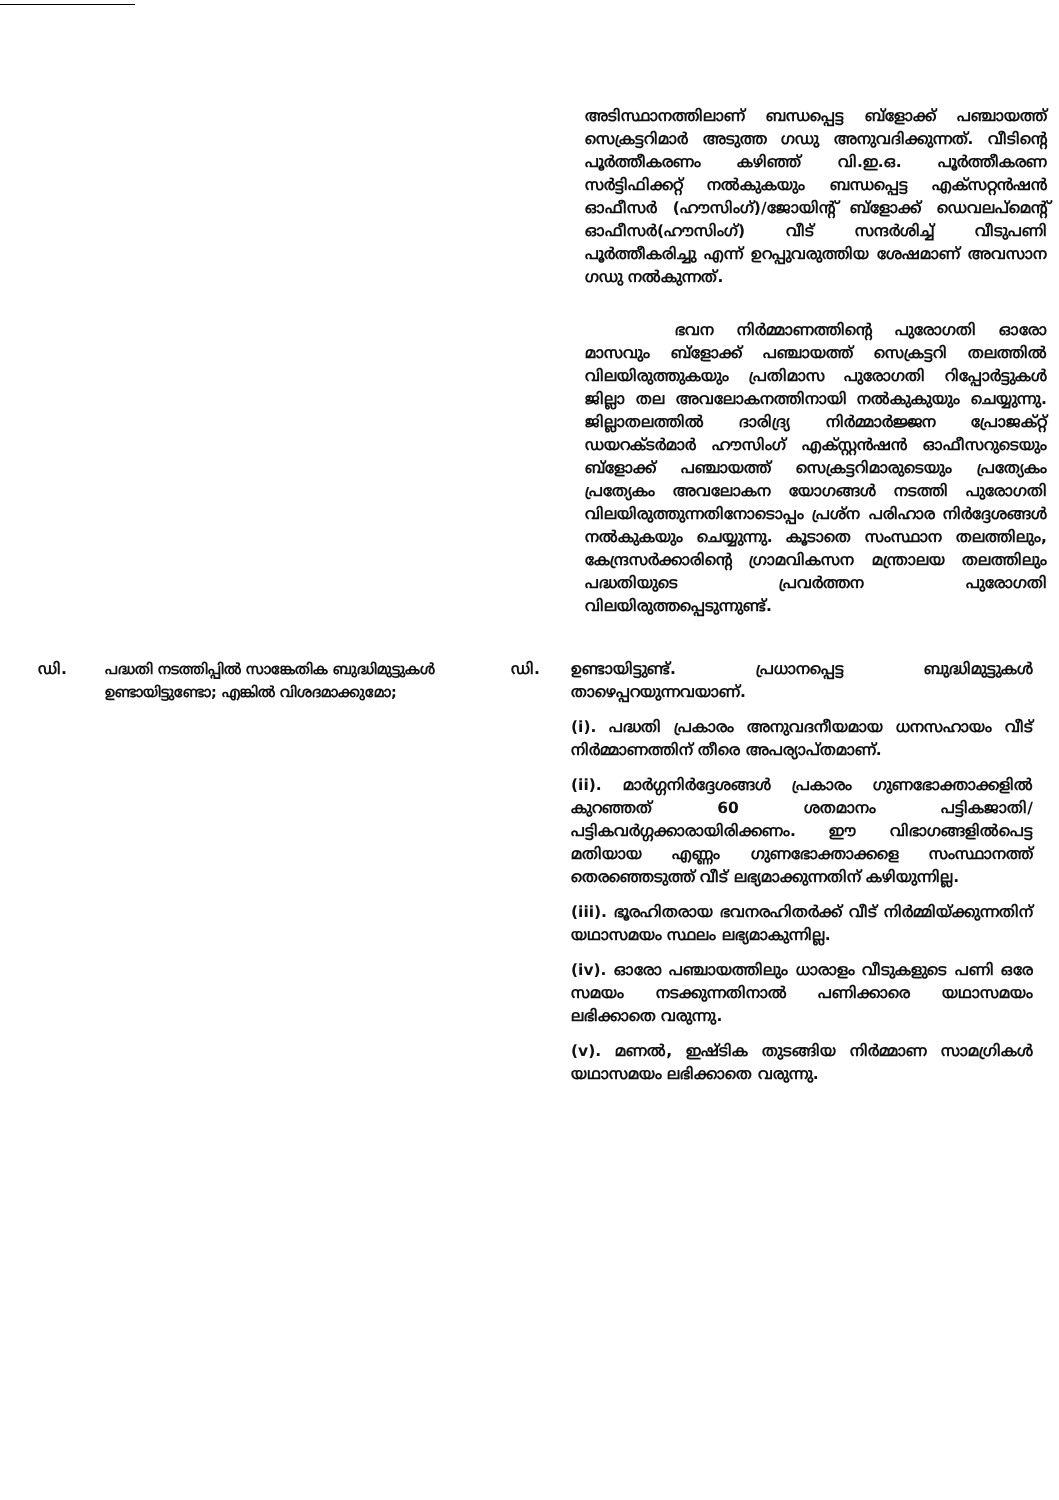അടിസ്ഥാനത്തിലാണ് ബന്ധപ്പെട്ട ബ്ളോക്ക് പഞ്ചായത്ത് സെക്രട്ടറിമാർ അടുത്ത ഗഡു അനുവദിക്കുന്നത്. വീടിന്റെ പൂർത്തീകരണം കഴിഞ്ഞ് വി.ഇ.ഒ. പൂർത്തീകരണ സർട്ടിഫിക്കറ്റ് നൽകുകയും ബന്ധപ്പെട്ട എക്സറ്റൻഷൻ ഓഫീസർ (ഹൗസിംഗ്)/ജോയിന്റ് ബ്ളോക്ക് ഡെവലപ്മെന്റ് ഓഫീസർ(ഹൗസിംഗ്) വീട് സന്ദർശിച്ച് വീടുപണി പൂർത്തീകരിച്ചു എന്ന് ഉറപ്പുവരുത്തിയ ശേഷമാണ് അവസാന ഗഡു നൽകുന്നത്.
ഭവന നിർമ്മാണത്തിന്റെ പുരോഗതി ഓരോ മാസവും ബ്ളോക്ക് പഞ്ചായത്ത് സെക്രട്ടറി തലത്തിൽ വിലയിരുത്തുകയും പ്രതിമാസ പുരോഗതി റിപ്പോർട്ടുകൾ ജില്ലാ തല അവലോകനത്തിനായി നൽകുകുയും ചെയ്യുന്നു. ജില്ലാതലത്തിൽ ദാരിദ്ര്യ നിർമ്മാർജ്ജന പ്രോജക്റ്റ് ഡയറക്ടർമാർ ഹൗസിംഗ് എക്സ്റ്റൻഷൻ ഓഫീസറുടെയും ബ്ളോക്ക് പഞ്ചായത്ത് സെക്രട്ടറിമാരുടെയും പ്രത്യേകം പ്രത്യേകം അവലോകന യോഗങ്ങൾ നടത്തി പുരോഗതി വിലയിരുത്തുന്നതിനോടൊപ്പം പ്രശ്ന പരിഹാര നിർദ്ദേശങ്ങൾ നൽകുകയും ചെയ്യുന്നു. കൂടാതെ സംസ്ഥാന തലത്തിലും, കേന്ദ്രസർക്കാരിന്റെ ഗ്രാമവികസന മന്ത്രാലയ തലത്തിലും പദ്ധതിയുടെ പ്രവർത്തന പുരോഗതി വിലയിരുത്തപ്പെടുന്നുണ്ട്.
ഡി. പദ്ധതി നടത്തിപ്പിൽ സാങ്കേതിക ബുദ്ധിമുട്ടുകൾ ഉണ്ടായിട്ടുണ്ടോ; എങ്കിൽ വിശദമാക്കുമോ;
ഡി. ഉണ്ടായിട്ടുണ്ട്. പ്രധാനപ്പെട്ട ബുദ്ധിമുട്ടുകൾ താഴെപ്പറയുന്നവയാണ്.
(i). പദ്ധതി പ്രകാരം അനുവദനീയമായ ധനസഹായം വീട് നിർമ്മാണത്തിന് തീരെ അപര്യാപ്തമാണ്.
(ii). മാർഗ്ഗനിർദ്ദേശങ്ങൾ പ്രകാരം ഗുണഭോക്താക്കളിൽ കുറഞ്ഞത് 60 ശതമാനം പട്ടികജാതി/ പട്ടികവർഗ്ഗക്കാരായിരിക്കണം. ഈ വിഭാഗങ്ങളിൽപെട്ട മതിയായ എണ്ണം ഗുണഭോക്താക്കളെ സംസ്ഥാനത്ത് തെരഞ്ഞെടുത്ത് വീട് ലഭ്യമാക്കുന്നതിന് കഴിയുന്നില്ല.
(iii). ഭൂരഹിതരായ ഭവനരഹിതർക്ക് വീട് നിർമ്മിയ്ക്കുന്നതിന് യഥാസമയം സ്ഥലം ലഭ്യമാകുന്നില്ല.
(iv). ഓരോ പഞ്ചായത്തിലും ധാരാളം വീടുകളുടെ പണി ഒരേ സമയം നടക്കുന്നതിനാൽ പണിക്കാരെ യഥാസമയം ലഭിക്കാതെ വരുന്നു.
(v). മണൽ, ഇഷ്ടിക തുടങ്ങിയ നിർമ്മാണ സാമഗ്രികൾ യഥാസമയം ലഭിക്കാതെ വരുന്നു.